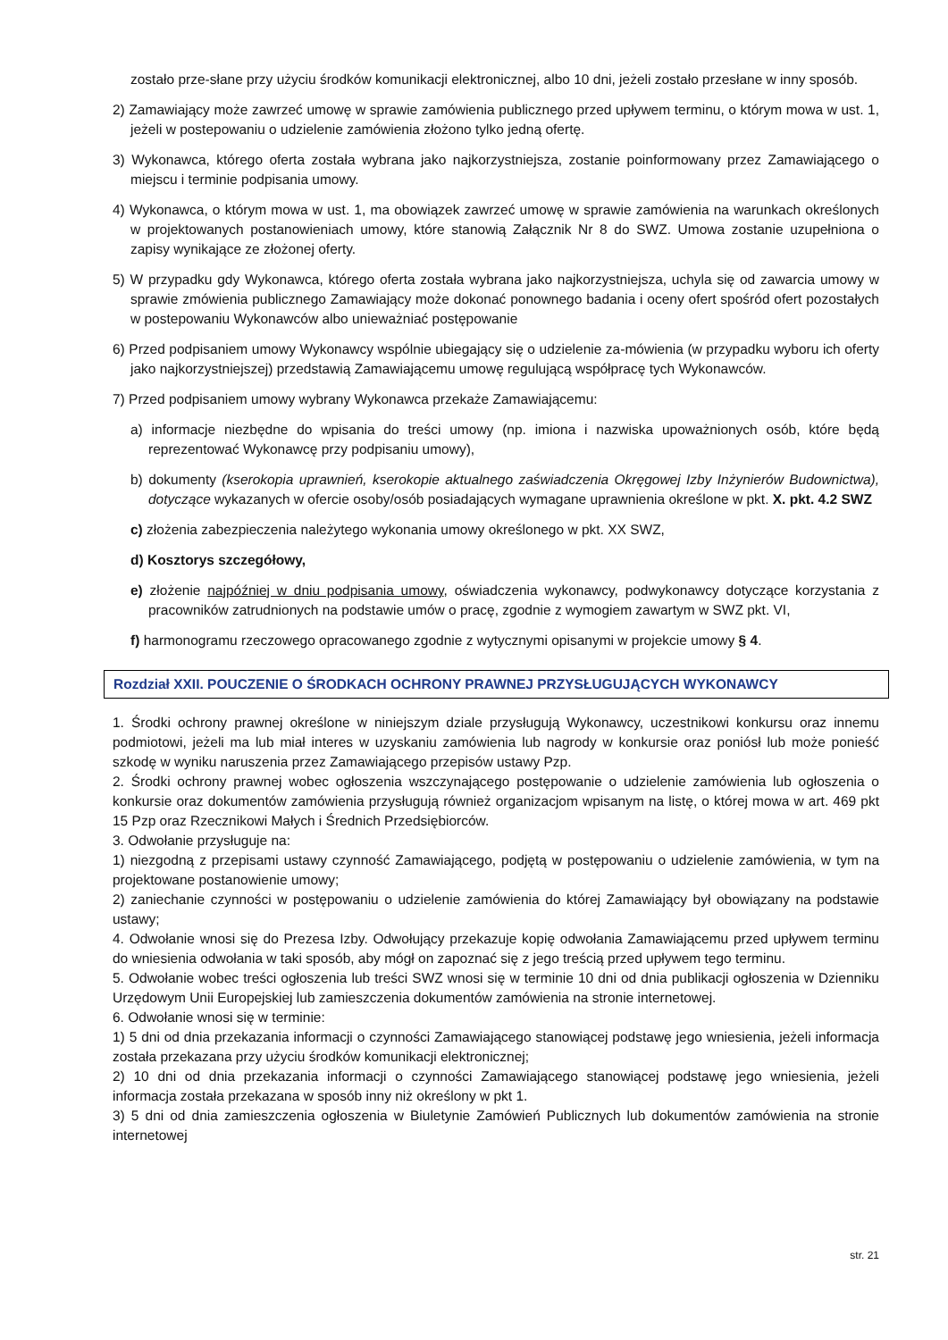zostało prze-słane przy użyciu środków komunikacji elektronicznej, albo 10 dni, jeżeli zostało przesłane w inny sposób.
2) Zamawiający może zawrzeć umowę w sprawie zamówienia publicznego przed upływem terminu, o którym mowa w ust. 1, jeżeli w postepowaniu o udzielenie zamówienia złożono tylko jedną ofertę.
3) Wykonawca, którego oferta została wybrana jako najkorzystniejsza, zostanie poinformowany przez Zamawiającego o miejscu i terminie podpisania umowy.
4) Wykonawca, o którym mowa w ust. 1, ma obowiązek zawrzeć umowę w sprawie zamówienia na warunkach określonych w projektowanych postanowieniach umowy, które stanowią Załącznik Nr 8 do SWZ. Umowa zostanie uzupełniona o zapisy wynikające ze złożonej oferty.
5) W przypadku gdy Wykonawca, którego oferta została wybrana jako najkorzystniejsza, uchyla się od zawarcia umowy w sprawie zmówienia publicznego Zamawiający może dokonać ponownego badania i oceny ofert spośród ofert pozostałych w postepowaniu Wykonawców albo unieważniać postępowanie
6) Przed podpisaniem umowy Wykonawcy wspólnie ubiegający się o udzielenie za-mówienia (w przypadku wyboru ich oferty jako najkorzystniejszej) przedstawią Zamawiającemu umowę regulującą współpracę tych Wykonawców.
7) Przed podpisaniem umowy wybrany Wykonawca przekaże Zamawiającemu:
a) informacje niezbędne do wpisania do treści umowy (np. imiona i nazwiska upoważnionych osób, które będą reprezentować Wykonawcę przy podpisaniu umowy),
b) dokumenty (kserokopia uprawnień, kserokopie aktualnego zaświadczenia Okręgowej Izby Inżynierów Budownictwa), dotyczące wykazanych w ofercie osoby/osób posiadających wymagane uprawnienia określone w pkt. X. pkt. 4.2 SWZ
c) złożenia zabezpieczenia należytego wykonania umowy określonego w pkt. XX SWZ,
d) Kosztorys szczegółowy,
e) złożenie najpóźniej w dniu podpisania umowy, oświadczenia wykonawcy, podwykonawcy dotyczące korzystania z pracowników zatrudnionych na podstawie umów o pracę, zgodnie z wymogiem zawartym w SWZ pkt. VI,
f) harmonogramu rzeczowego opracowanego zgodnie z wytycznymi opisanymi w projekcie umowy § 4.
Rozdział XXII. POUCZENIE O ŚRODKACH OCHRONY PRAWNEJ PRZYSŁUGUJĄCYCH WYKONAWCY
1. Środki ochrony prawnej określone w niniejszym dziale przysługują Wykonawcy, uczestnikowi konkursu oraz innemu podmiotowi, jeżeli ma lub miał interes w uzyskaniu zamówienia lub nagrody w konkursie oraz poniósł lub może ponieść szkodę w wyniku naruszenia przez Zamawiającego przepisów ustawy Pzp.
2. Środki ochrony prawnej wobec ogłoszenia wszczynającego postępowanie o udzielenie zamówienia lub ogłoszenia o konkursie oraz dokumentów zamówienia przysługują również organizacjom wpisanym na listę, o której mowa w art. 469 pkt 15 Pzp oraz Rzecznikowi Małych i Średnich Przedsiębiorców.
3. Odwołanie przysługuje na:
1) niezgodną z przepisami ustawy czynność Zamawiającego, podjętą w postępowaniu o udzielenie zamówienia, w tym na projektowane postanowienie umowy;
2) zaniechanie czynności w postępowaniu o udzielenie zamówienia do której Zamawiający był obowiązany na podstawie ustawy;
4. Odwołanie wnosi się do Prezesa Izby. Odwołujący przekazuje kopię odwołania Zamawiającemu przed upływem terminu do wniesienia odwołania w taki sposób, aby mógł on zapoznać się z jego treścią przed upływem tego terminu.
5. Odwołanie wobec treści ogłoszenia lub treści SWZ wnosi się w terminie 10 dni od dnia publikacji ogłoszenia w Dzienniku Urzędowym Unii Europejskiej lub zamieszczenia dokumentów zamówienia na stronie internetowej.
6. Odwołanie wnosi się w terminie:
1) 5 dni od dnia przekazania informacji o czynności Zamawiającego stanowiącej podstawę jego wniesienia, jeżeli informacja została przekazana przy użyciu środków komunikacji elektronicznej;
2) 10 dni od dnia przekazania informacji o czynności Zamawiającego stanowiącej podstawę jego wniesienia, jeżeli informacja została przekazana w sposób inny niż określony w pkt 1.
3) 5 dni od dnia zamieszczenia ogłoszenia w Biuletynie Zamówień Publicznych lub dokumentów zamówienia na stronie internetowej
str. 21